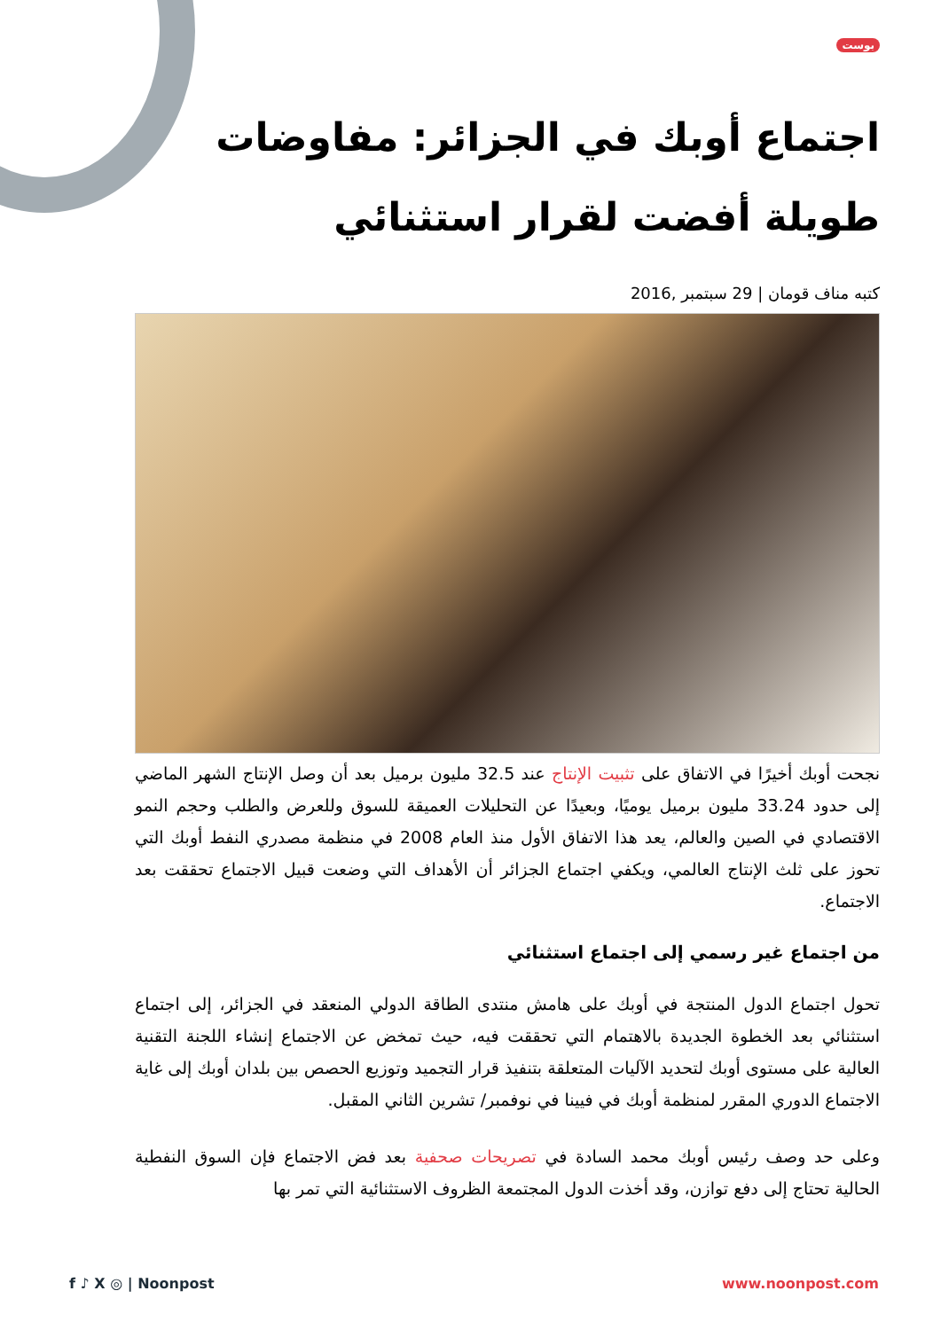بوست
اجتماع أوبك في الجزائر: مفاوضات طويلة أفضت لقرار استثنائي
كتبه مناف قومان | 29 سبتمبر ,2016
نجحت أوبك أخيرًا في الاتفاق على تثبيت الإنتاج عند 32.5 مليون برميل بعد أن وصل الإنتاج الشهر الماضي إلى حدود 33.24 مليون برميل يوميًا، وبعيدًا عن التحليلات العميقة للسوق وللعرض والطلب وحجم النمو الاقتصادي في الصين والعالم، يعد هذا الاتفاق الأول منذ العام 2008 في منظمة مصدري النفط أوبك التي تحوز على ثلث الإنتاج العالمي، ويكفي اجتماع الجزائر أن الأهداف التي وضعت قبيل الاجتماع تحققت بعد الاجتماع.
من اجتماع غير رسمي إلى اجتماع استثنائي
تحول اجتماع الدول المنتجة في أوبك على هامش منتدى الطاقة الدولي المنعقد في الجزائر، إلى اجتماع استثنائي بعد الخطوة الجديدة بالاهتمام التي تحققت فيه، حيث تمخض عن الاجتماع إنشاء اللجنة التقنية العالية على مستوى أوبك لتحديد الآليات المتعلقة بتنفيذ قرار التجميد وتوزيع الحصص بين بلدان أوبك إلى غاية الاجتماع الدوري المقرر لمنظمة أوبك في فيينا في نوفمبر/ تشرين الثاني المقبل.
وعلى حد وصف رئيس أوبك محمد السادة في تصريحات صحفية بعد فض الاجتماع فإن السوق النفطية الحالية تحتاج إلى دفع توازن، وقد أخذت الدول المجتمعة الظروف الاستثنائية التي تمر بها
f ♪ X ◎ | Noonpost www.noonpost.com